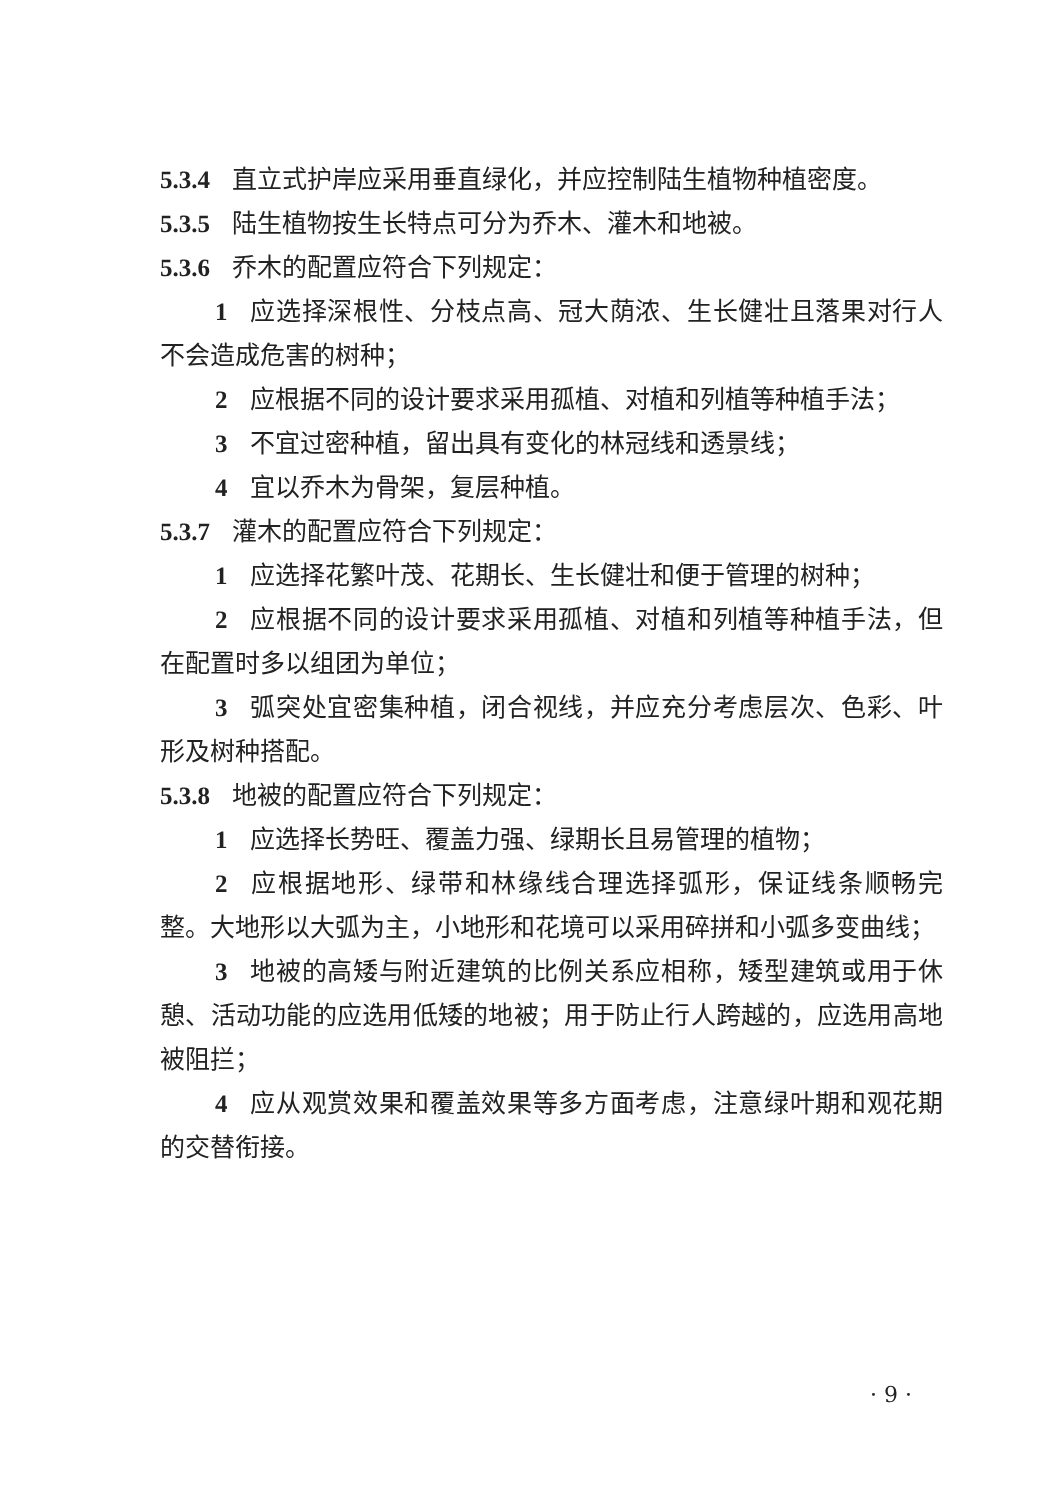5.3.4 直立式护岸应采用垂直绿化，并应控制陆生植物种植密度。
5.3.5 陆生植物按生长特点可分为乔木、灌木和地被。
5.3.6 乔木的配置应符合下列规定：
1 应选择深根性、分枝点高、冠大荫浓、生长健壮且落果对行人不会造成危害的树种；
2 应根据不同的设计要求采用孤植、对植和列植等种植手法；
3 不宜过密种植，留出具有变化的林冠线和透景线；
4 宜以乔木为骨架，复层种植。
5.3.7 灌木的配置应符合下列规定：
1 应选择花繁叶茂、花期长、生长健壮和便于管理的树种；
2 应根据不同的设计要求采用孤植、对植和列植等种植手法，但在配置时多以组团为单位；
3 弧突处宜密集种植，闭合视线，并应充分考虑层次、色彩、叶形及树种搭配。
5.3.8 地被的配置应符合下列规定：
1 应选择长势旺、覆盖力强、绿期长且易管理的植物；
2 应根据地形、绿带和林缘线合理选择弧形，保证线条顺畅完整。大地形以大弧为主，小地形和花境可以采用碎拼和小弧多变曲线；
3 地被的高矮与附近建筑的比例关系应相称，矮型建筑或用于休憩、活动功能的应选用低矮的地被；用于防止行人跨越的，应选用高地被阻拦；
4 应从观赏效果和覆盖效果等多方面考虑，注意绿叶期和观花期的交替衔接。
· 9 ·